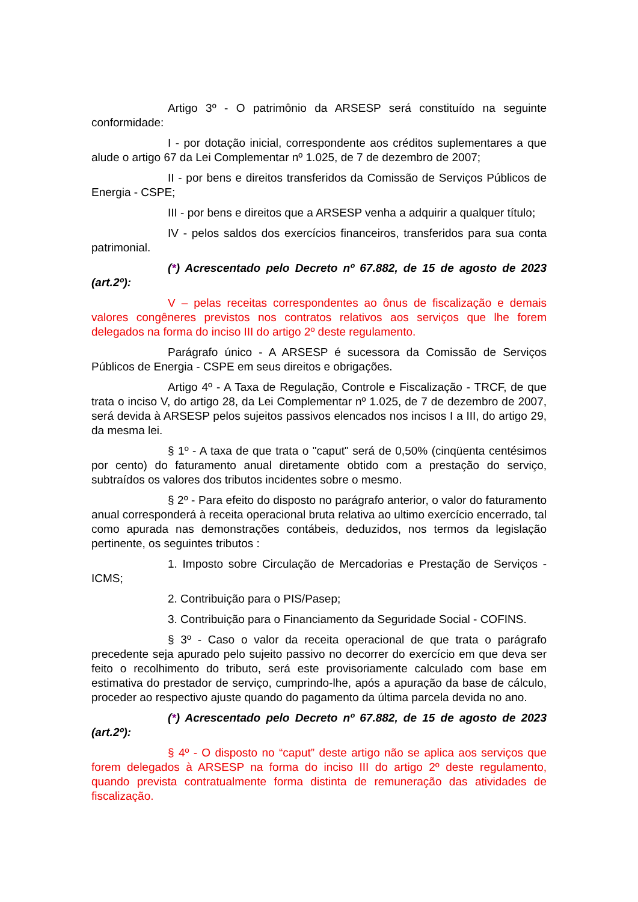Artigo 3º - O patrimônio da ARSESP será constituído na seguinte conformidade:
I - por dotação inicial, correspondente aos créditos suplementares a que alude o artigo 67 da Lei Complementar nº 1.025, de 7 de dezembro de 2007;
II - por bens e direitos transferidos da Comissão de Serviços Públicos de Energia - CSPE;
III - por bens e direitos que a ARSESP venha a adquirir a qualquer título;
IV - pelos saldos dos exercícios financeiros, transferidos para sua conta patrimonial.
(*) Acrescentado pelo Decreto nº 67.882, de 15 de agosto de 2023 (art.2º):
V – pelas receitas correspondentes ao ônus de fiscalização e demais valores congêneres previstos nos contratos relativos aos serviços que lhe forem delegados na forma do inciso III do artigo 2º deste regulamento.
Parágrafo único - A ARSESP é sucessora da Comissão de Serviços Públicos de Energia - CSPE em seus direitos e obrigações.
Artigo 4º - A Taxa de Regulação, Controle e Fiscalização - TRCF, de que trata o inciso V, do artigo 28, da Lei Complementar nº 1.025, de 7 de dezembro de 2007, será devida à ARSESP pelos sujeitos passivos elencados nos incisos I a III, do artigo 29, da mesma lei.
§ 1º - A taxa de que trata o "caput" será de 0,50% (cinqüenta centésimos por cento) do faturamento anual diretamente obtido com a prestação do serviço, subtraídos os valores dos tributos incidentes sobre o mesmo.
§ 2º - Para efeito do disposto no parágrafo anterior, o valor do faturamento anual corresponderá à receita operacional bruta relativa ao ultimo exercício encerrado, tal como apurada nas demonstrações contábeis, deduzidos, nos termos da legislação pertinente, os seguintes tributos :
1. Imposto sobre Circulação de Mercadorias e Prestação de Serviços - ICMS;
2. Contribuição para o PIS/Pasep;
3. Contribuição para o Financiamento da Seguridade Social - COFINS.
§ 3º - Caso o valor da receita operacional de que trata o parágrafo precedente seja apurado pelo sujeito passivo no decorrer do exercício em que deva ser feito o recolhimento do tributo, será este provisoriamente calculado com base em estimativa do prestador de serviço, cumprindo-lhe, após a apuração da base de cálculo, proceder ao respectivo ajuste quando do pagamento da última parcela devida no ano.
(*) Acrescentado pelo Decreto nº 67.882, de 15 de agosto de 2023 (art.2º):
§ 4º - O disposto no “caput” deste artigo não se aplica aos serviços que forem delegados à ARSESP na forma do inciso III do artigo 2º deste regulamento, quando prevista contratualmente forma distinta de remuneração das atividades de fiscalização.